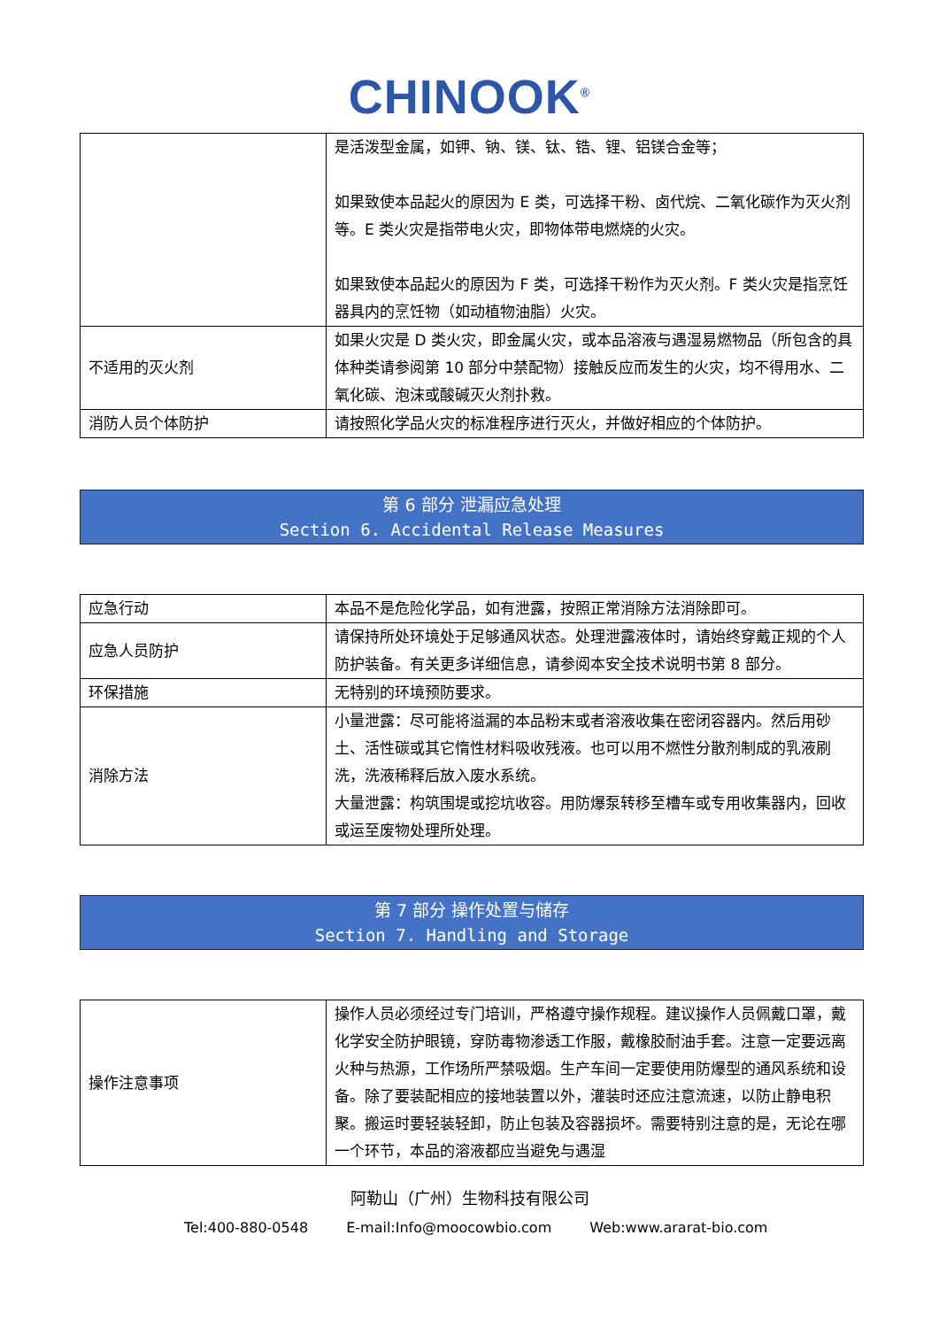CHINOOK<sup>®</sup>
| | 是活泼型金属，如钾、钠、镁、钛、锆、锂、铝镁合金等； 如果致使本品起火的原因为 E 类，可选择干粉、卤代烷、二氧化碳作为灭火剂等。E 类火灾是指带电火灾，即物体带电燃烧的火灾。 如果致使本品起火的原因为 F 类，可选择干粉作为灭火剂。F 类火灾是指烹饪器具内的烹饪物（如动植物油脂）火灾。 |
| 不适用的灭火剂 | 如果火灾是 D 类火灾，即金属火灾，或本品溶液与遇湿易燃物品（所包含的具体种类请参阅第 10 部分中禁配物）接触反应而发生的火灾，均不得用水、二氧化碳、泡沫或酸碱灭火剂扑救。 |
| 消防人员个体防护 | 请按照化学品火灾的标准程序进行灭火，并做好相应的个体防护。 |
第 6 部分 泄漏应急处理
Section 6. Accidental Release Measures
| 应急行动 | 本品不是危险化学品，如有泄露，按照正常消除方法消除即可。 |
| 应急人员防护 | 请保持所处环境处于足够通风状态。处理泄露液体时，请始终穿戴正规的个人防护装备。有关更多详细信息，请参阅本安全技术说明书第 8 部分。 |
| 环保措施 | 无特别的环境预防要求。 |
| 消除方法 | 小量泄露：尽可能将溢漏的本品粉末或者溶液收集在密闭容器内。然后用砂土、活性碳或其它惰性材料吸收残液。也可以用不燃性分散剂制成的乳液刷洗，洗液稀释后放入废水系统。 大量泄露：构筑围堤或挖坑收容。用防爆泵转移至槽车或专用收集器内，回收或运至废物处理所处理。 |
第 7 部分 操作处置与储存
Section 7. Handling and Storage
| 操作注意事项 | 操作人员必须经过专门培训，严格遵守操作规程。建议操作人员佩戴口罩，戴化学安全防护眼镜，穿防毒物渗透工作服，戴橡胶耐油手套。注意一定要远离火种与热源，工作场所严禁吸烟。生产车间一定要使用防爆型的通风系统和设备。除了要装配相应的接地装置以外，灌装时还应注意流速，以防止静电积聚。搬运时要轻装轻卸，防止包装及容器损坏。需要特别注意的是，无论在哪一个环节，本品的溶液都应当避免与遇湿 |
阿勒山（广州）生物科技有限公司
Tel:400-880-0548 E-mail:Info@moocowbio.com Web:www.ararat-bio.com